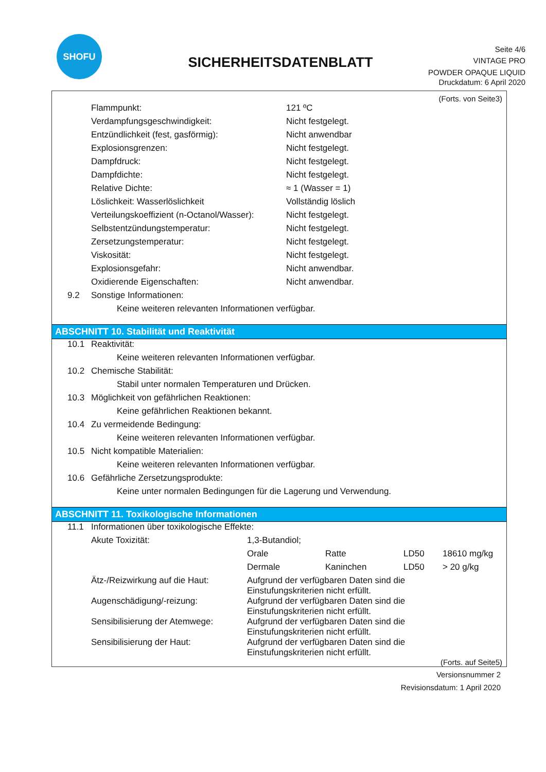SHOFU
SICHERHEITSDATENBLATT
Seite 4/6
VINTAGE PRO
POWDER OPAQUE LIQUID
Druckdatum: 6 April 2020
(Forts. von Seite3)
| Flammpunkt: | 121 ºC |
| Verdampfungsgeschwindigkeit: | Nicht festgelegt. |
| Entzündlichkeit (fest, gasförmig): | Nicht anwendbar |
| Explosionsgrenzen: | Nicht festgelegt. |
| Dampfdruck: | Nicht festgelegt. |
| Dampfdichte: | Nicht festgelegt. |
| Relative Dichte: | ≈ 1 (Wasser = 1) |
| Löslichkeit: Wasserlöslichkeit | Vollständig löslich |
| Verteilungskoeffizient (n-Octanol/Wasser): | Nicht festgelegt. |
| Selbstentzündungstemperatur: | Nicht festgelegt. |
| Zersetzungstemperatur: | Nicht festgelegt. |
| Viskosität: | Nicht festgelegt. |
| Explosionsgefahr: | Nicht anwendbar. |
| Oxidierende Eigenschaften: | Nicht anwendbar. |
| 9.2 | Sonstige Informationen: |
| | Keine weiteren relevanten Informationen verfügbar. |
ABSCHNITT 10. Stabilität und Reaktivität
| 10.1 | Reaktivität: |
| | Keine weiteren relevanten Informationen verfügbar. |
| 10.2 | Chemische Stabilität: |
| | Stabil unter normalen Temperaturen und Drücken. |
| 10.3 | Möglichkeit von gefährlichen Reaktionen: |
| | Keine gefährlichen Reaktionen bekannt. |
| 10.4 | Zu vermeidende Bedingung: |
| | Keine weiteren relevanten Informationen verfügbar. |
| 10.5 | Nicht kompatible Materialien: |
| | Keine weiteren relevanten Informationen verfügbar. |
| 10.6 | Gefährliche Zersetzungsprodukte: |
| | Keine unter normalen Bedingungen für die Lagerung und Verwendung. |
ABSCHNITT 11. Toxikologische Informationen
| 11.1 | Informationen über toxikologische Effekte: | | | | |
| | Akute Toxizität: | 1,3-Butandiol; | | | |
| | | Orale | Ratte | LD50 | 18610 mg/kg |
| | | Dermale | Kaninchen | LD50 | > 20 g/kg |
| | Ätz-/Reizwirkung auf die Haut: | Aufgrund der verfügbaren Daten sind die Einstufungskriterien nicht erfüllt. | | | |
| | Augenschädigung/-reizung: | Aufgrund der verfügbaren Daten sind die Einstufungskriterien nicht erfüllt. | | | |
| | Sensibilisierung der Atemwege: | Aufgrund der verfügbaren Daten sind die Einstufungskriterien nicht erfüllt. | | | |
| | Sensibilisierung der Haut: | Aufgrund der verfügbaren Daten sind die Einstufungskriterien nicht erfüllt. | | | |
(Forts. auf Seite5)
Versionsnummer 2
Revisionsdatum: 1 April 2020